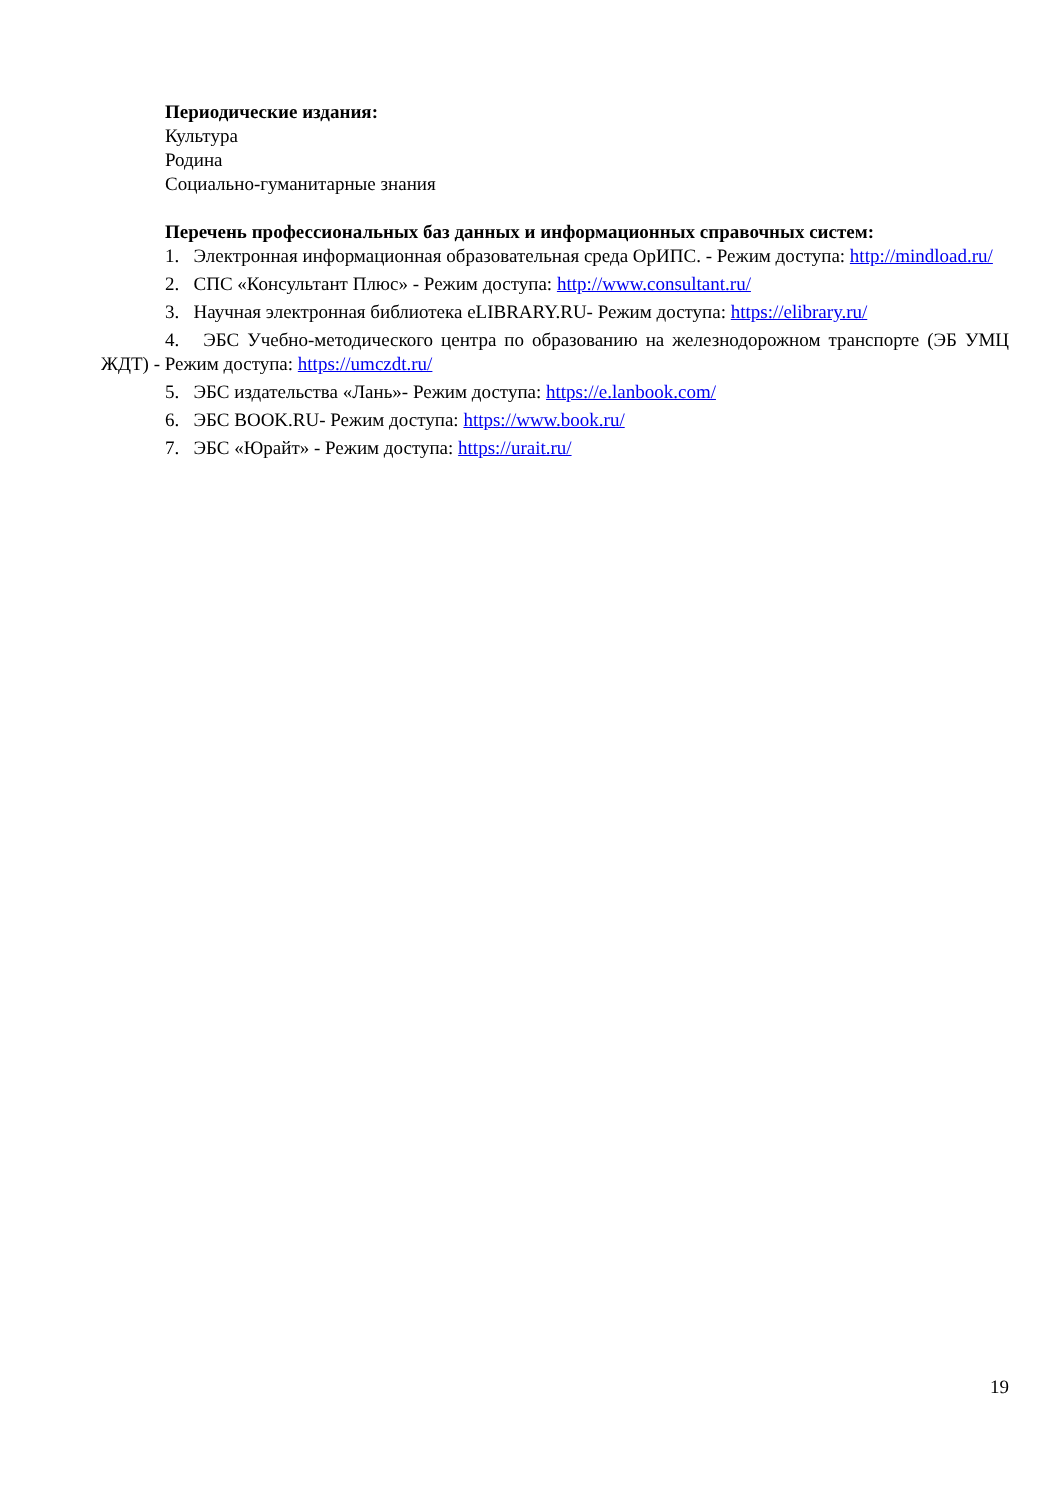Периодические издания:
Культура
Родина
Социально-гуманитарные знания
Перечень профессиональных баз данных и информационных справочных систем:
1. Электронная информационная образовательная среда ОрИПС. - Режим доступа: http://mindload.ru/
2. СПС «Консультант Плюс» - Режим доступа: http://www.consultant.ru/
3. Научная электронная библиотека eLIBRARY.RU- Режим доступа: https://elibrary.ru/
4. ЭБС Учебно-методического центра по образованию на железнодорожном транспорте (ЭБ УМЦ ЖДТ) - Режим доступа: https://umczdt.ru/
5. ЭБС издательства «Лань»- Режим доступа: https://e.lanbook.com/
6. ЭБС BOOK.RU- Режим доступа: https://www.book.ru/
7. ЭБС «Юрайт» - Режим доступа: https://urait.ru/
19